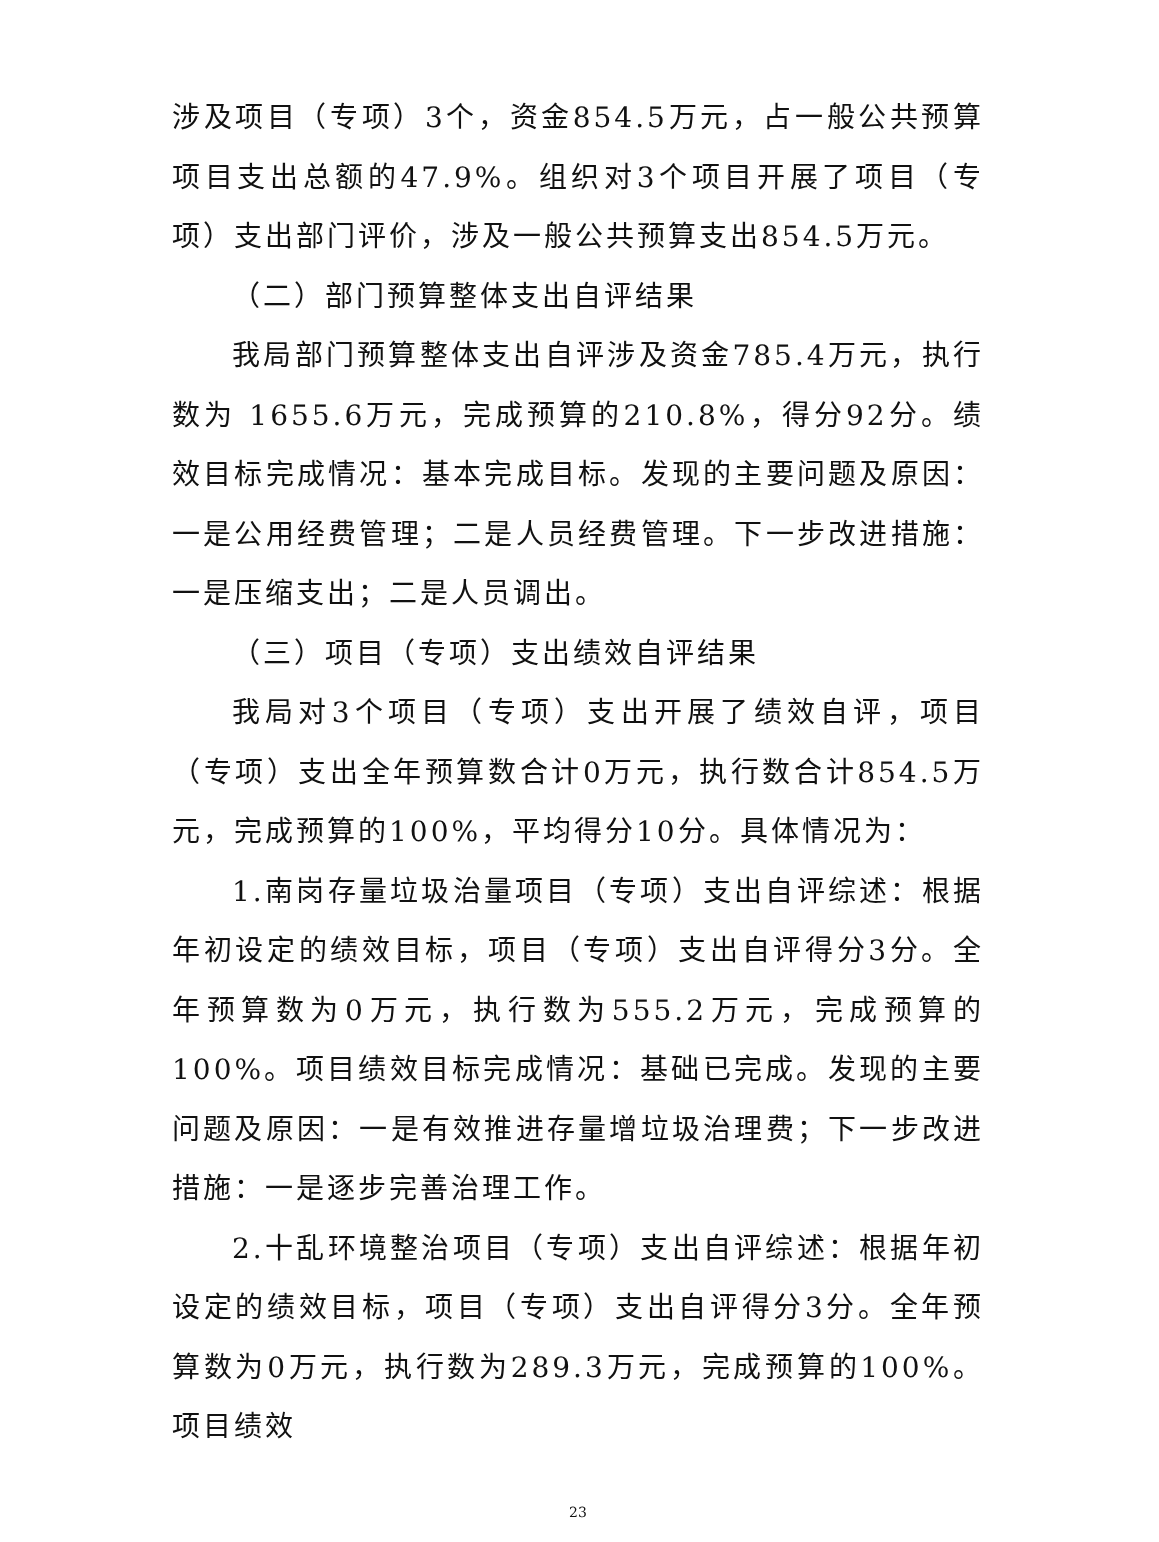涉及项目（专项）3个，资金854.5万元，占一般公共预算项目支出总额的47.9%。组织对3个项目开展了项目（专项）支出部门评价，涉及一般公共预算支出854.5万元。
（二）部门预算整体支出自评结果
我局部门预算整体支出自评涉及资金785.4万元，执行数为 1655.6万元，完成预算的210.8%，得分92分。绩效目标完成情况：基本完成目标。发现的主要问题及原因：一是公用经费管理；二是人员经费管理。下一步改进措施：一是压缩支出；二是人员调出。
（三）项目（专项）支出绩效自评结果
我局对3个项目（专项）支出开展了绩效自评，项目（专项）支出全年预算数合计0万元，执行数合计854.5万元，完成预算的100%，平均得分10分。具体情况为：
1.南岗存量垃圾治量项目（专项）支出自评综述：根据年初设定的绩效目标，项目（专项）支出自评得分3分。全年预算数为0万元，执行数为555.2万元，完成预算的100%。项目绩效目标完成情况：基础已完成。发现的主要问题及原因：一是有效推进存量增垃圾治理费；下一步改进措施：一是逐步完善治理工作。
2.十乱环境整治项目（专项）支出自评综述：根据年初设定的绩效目标，项目（专项）支出自评得分3分。全年预算数为0万元，执行数为289.3万元，完成预算的100%。项目绩效
23